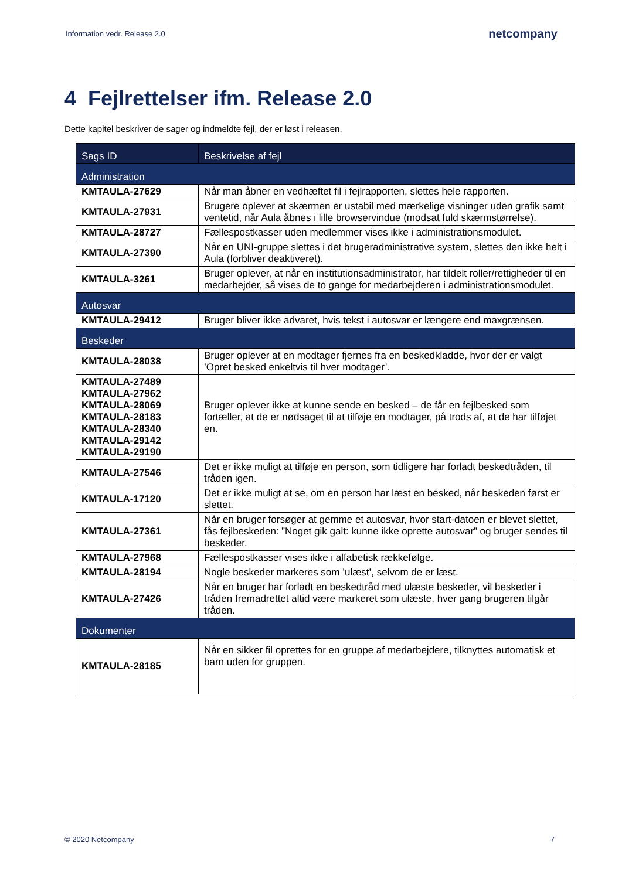Information vedr. Release 2.0 netcompany
4 Fejlrettelser ifm. Release 2.0
Dette kapitel beskriver de sager og indmeldte fejl, der er løst i releasen.
| Sags ID | Beskrivelse af fejl |
| --- | --- |
| Administration | |
| KMTAULA-27629 | Når man åbner en vedhæftet fil i fejlrapporten, slettes hele rapporten. |
| KMTAULA-27931 | Brugere oplever at skærmen er ustabil med mærkelige visninger uden grafik samt ventetid, når Aula åbnes i lille browservindue (modsat fuld skærmstørrelse). |
| KMTAULA-28727 | Fællespostkasser uden medlemmer vises ikke i administrationsmodulet. |
| KMTAULA-27390 | Når en UNI-gruppe slettes i det brugeradministrative system, slettes den ikke helt i Aula (forbliver deaktiveret). |
| KMTAULA-3261 | Bruger oplever, at når en institutionsadministrator, har tildelt roller/rettigheder til en medarbejder, så vises de to gange for medarbejderen i administrationsmodulet. |
| Autosvar | |
| KMTAULA-29412 | Bruger bliver ikke advaret, hvis tekst i autosvar er længere end maxgrænsen. |
| Beskeder | |
| KMTAULA-28038 | Bruger oplever at en modtager fjernes fra en beskedkladde, hvor der er valgt ’Opret besked enkeltvis til hver modtager’. |
| KMTAULA-27489 KMTAULA-27962 KMTAULA-28069 KMTAULA-28183 KMTAULA-28340 KMTAULA-29142 KMTAULA-29190 | Bruger oplever ikke at kunne sende en besked – de får en fejlbesked som fortæller, at de er nødsaget til at tilføje en modtager, på trods af, at de har tilføjet en. |
| KMTAULA-27546 | Det er ikke muligt at tilføje en person, som tidligere har forladt beskedtråden, til tråden igen. |
| KMTAULA-17120 | Det er ikke muligt at se, om en person har læst en besked, når beskeden først er slettet. |
| KMTAULA-27361 | Når en bruger forsøger at gemme et autosvar, hvor start-datoen er blevet slettet, fås fejlbeskeden: ”Noget gik galt: kunne ikke oprette autosvar” og bruger sendes til beskeder. |
| KMTAULA-27968 | Fællespostkasser vises ikke i alfabetisk rækkefølge. |
| KMTAULA-28194 | Nogle beskeder markeres som ’ulæst’, selvom de er læst. |
| KMTAULA-27426 | Når en bruger har forladt en beskedtråd med ulæste beskeder, vil beskeder i tråden fremadrettet altid være markeret som ulæste, hver gang brugeren tilgår tråden. |
| Dokumenter | |
| KMTAULA-28185 | Når en sikker fil oprettes for en gruppe af medarbejdere, tilknyttes automatisk et barn uden for gruppen. |
© 2020 Netcompany 7